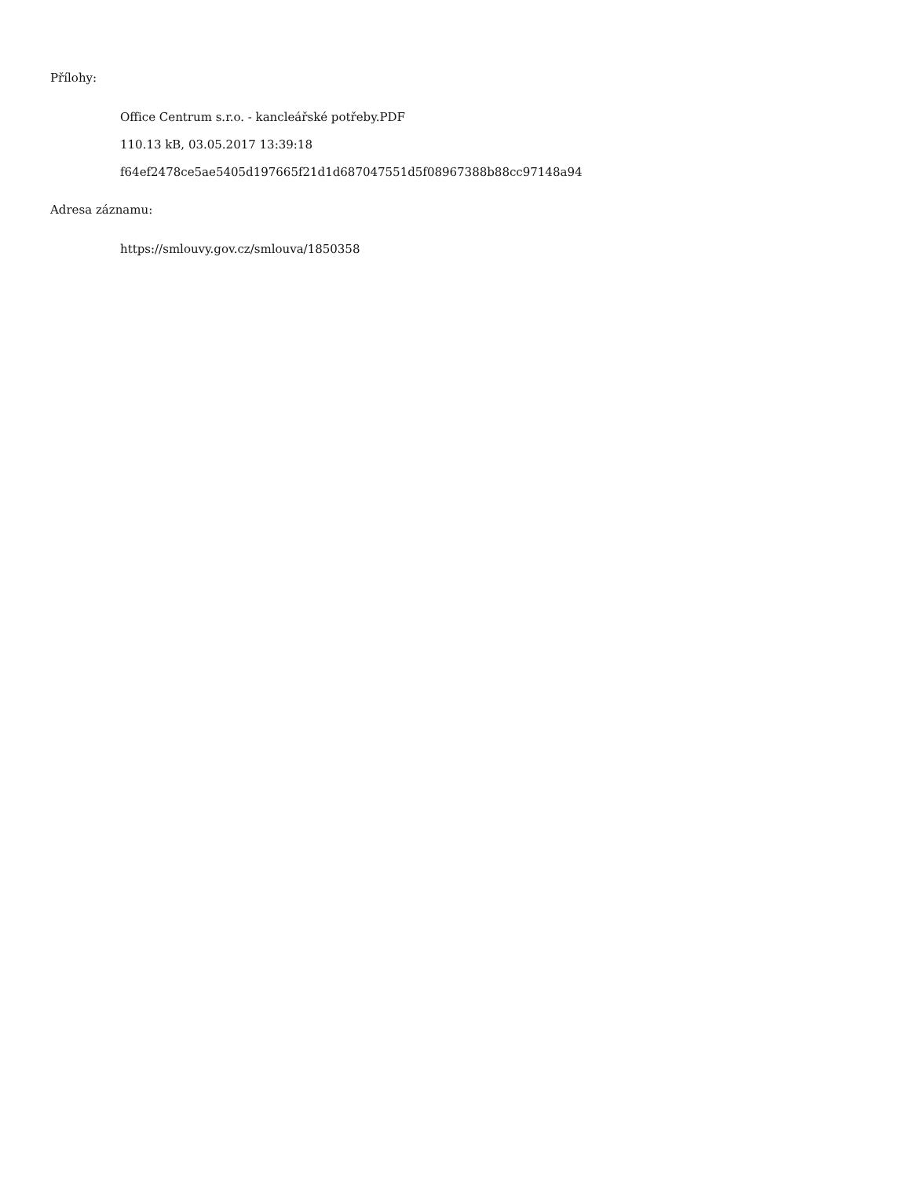Přílohy:
Office Centrum s.r.o. - kancleářské potřeby.PDF
110.13 kB, 03.05.2017 13:39:18
f64ef2478ce5ae5405d197665f21d1d687047551d5f08967388b88cc97148a94
Adresa záznamu:
https://smlouvy.gov.cz/smlouva/1850358